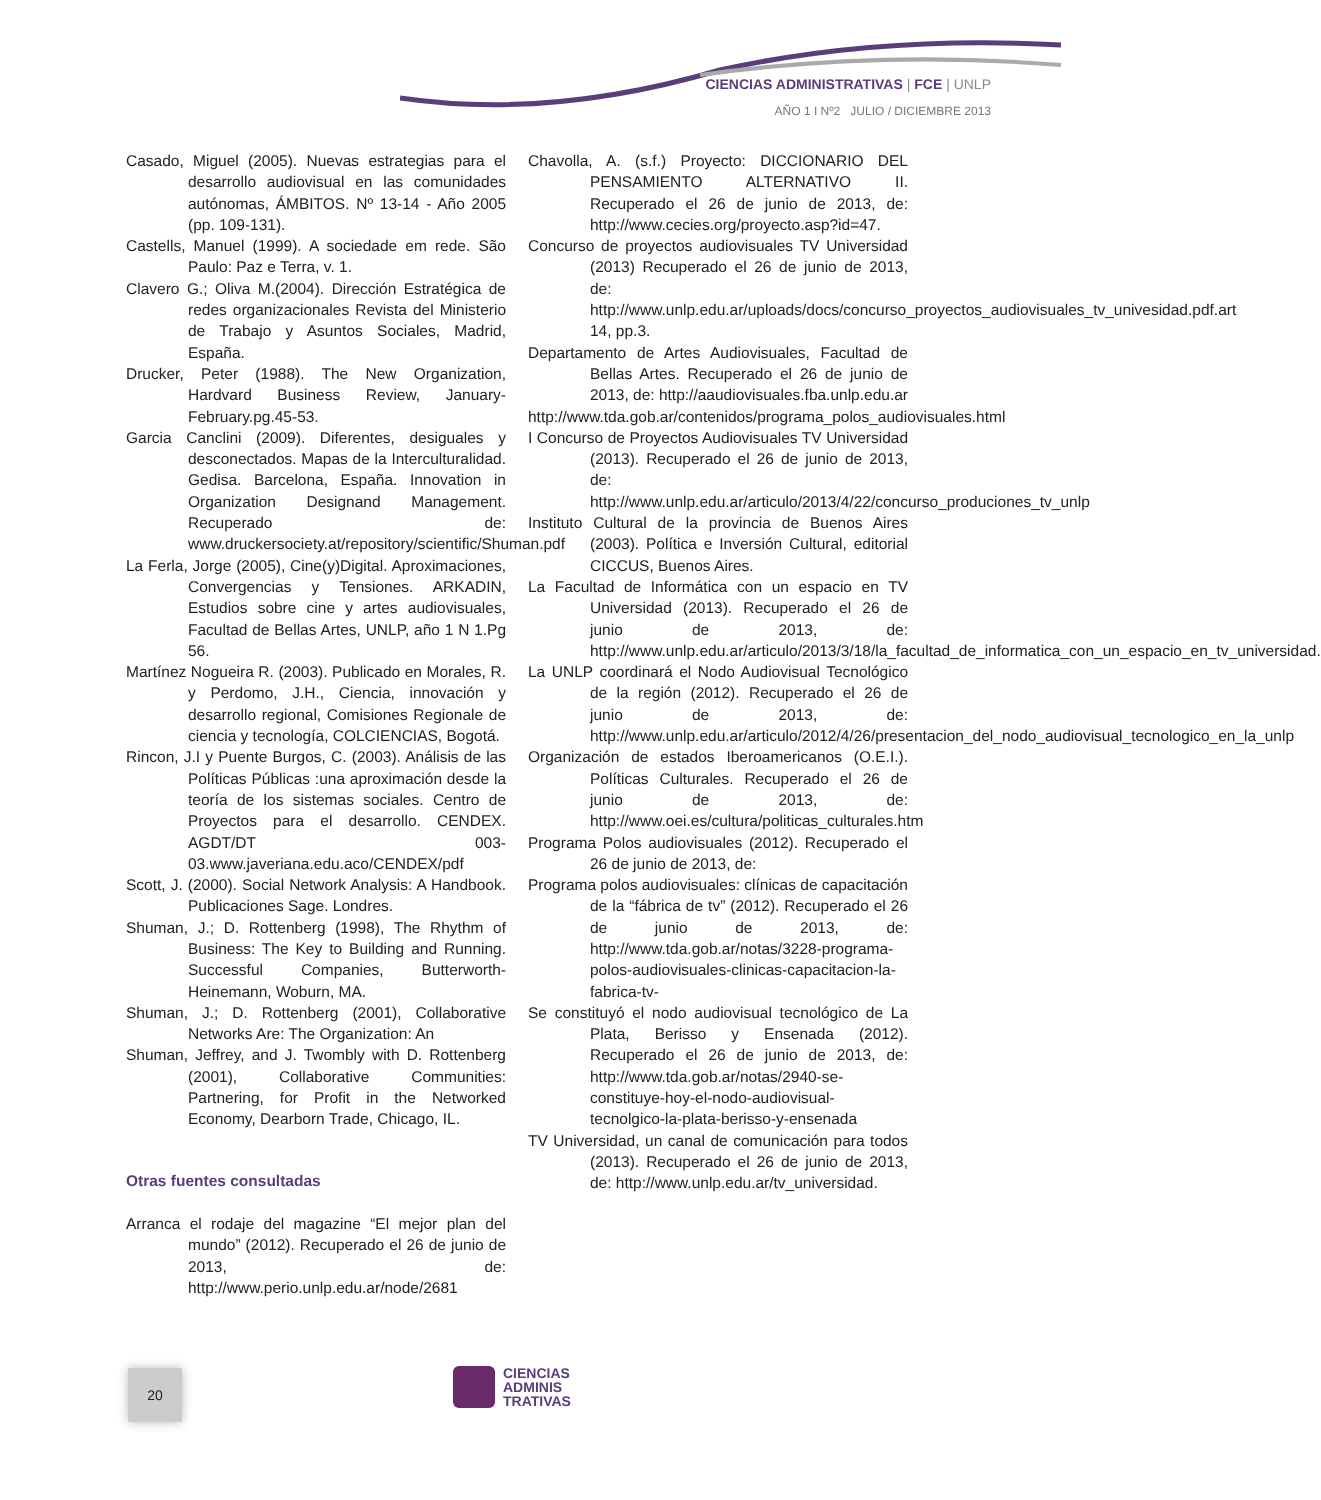CIENCIAS ADMINISTRATIVAS | FCE | UNLP
AÑO 1 I Nº2 JULIO / DICIEMBRE 2013
Casado, Miguel (2005). Nuevas estrategias para el desarrollo audiovisual en las comunidades autónomas, ÁMBITOS. Nº 13-14 - Año 2005 (pp. 109-131).
Castells, Manuel (1999). A sociedade em rede. São Paulo: Paz e Terra, v. 1.
Clavero G.; Oliva M.(2004). Dirección Estratégica de redes organizacionales Revista del Ministerio de Trabajo y Asuntos Sociales, Madrid, España.
Drucker, Peter (1988). The New Organization, Hardvard Business Review, January-February.pg.45-53.
Garcia Canclini (2009). Diferentes, desiguales y desconectados. Mapas de la Interculturalidad. Gedisa. Barcelona, España. Innovation in Organization Designand Management. Recuperado de: www.druckersociety.at/repository/scientific/Shuman.pdf
La Ferla, Jorge (2005), Cine(y)Digital. Aproximaciones, Convergencias y Tensiones. ARKADIN, Estudios sobre cine y artes audiovisuales, Facultad de Bellas Artes, UNLP, año 1 N 1.Pg 56.
Martínez Nogueira R. (2003). Publicado en Morales, R. y Perdomo, J.H., Ciencia, innovación y desarrollo regional, Comisiones Regionale de ciencia y tecnología, COLCIENCIAS, Bogotá.
Rincon, J.I y Puente Burgos, C. (2003). Análisis de las Políticas Públicas :una aproximación desde la teoría de los sistemas sociales. Centro de Proyectos para el desarrollo. CENDEX. AGDT/DT 003-03.www.javeriana.edu.aco/CENDEX/pdf
Scott, J. (2000). Social Network Analysis: A Handbook. Publicaciones Sage. Londres.
Shuman, J.; D. Rottenberg (1998), The Rhythm of Business: The Key to Building and Running. Successful Companies, Butterworth-Heinemann, Woburn, MA.
Shuman, J.; D. Rottenberg (2001), Collaborative Networks Are: The Organization: An
Shuman, Jeffrey, and J. Twombly with D. Rottenberg (2001), Collaborative Communities: Partnering, for Profit in the Networked Economy, Dearborn Trade, Chicago, IL.
Otras fuentes consultadas
Arranca el rodaje del magazine “El mejor plan del mundo” (2012). Recuperado el 26 de junio de 2013, de: http://www.perio.unlp.edu.ar/node/2681
Chavolla, A. (s.f.) Proyecto: DICCIONARIO DEL PENSAMIENTO ALTERNATIVO II. Recuperado el 26 de junio de 2013, de: http://www.cecies.org/proyecto.asp?id=47.
Concurso de proyectos audiovisuales TV Universidad (2013) Recuperado el 26 de junio de 2013, de: http://www.unlp.edu.ar/uploads/docs/concurso_proyectos_audiovisuales_tv_univesidad.pdf.art 14, pp.3.
Departamento de Artes Audiovisuales, Facultad de Bellas Artes. Recuperado el 26 de junio de 2013, de: http://aaudiovisuales.fba.unlp.edu.ar
http://www.tda.gob.ar/contenidos/programa_polos_audiovisuales.html
I Concurso de Proyectos Audiovisuales TV Universidad (2013). Recuperado el 26 de junio de 2013, de: http://www.unlp.edu.ar/articulo/2013/4/22/concurso_produciones_tv_unlp
Instituto Cultural de la provincia de Buenos Aires (2003). Política e Inversión Cultural, editorial CICCUS, Buenos Aires.
La Facultad de Informática con un espacio en TV Universidad (2013). Recuperado el 26 de junio de 2013, de: http://www.unlp.edu.ar/articulo/2013/3/18/la_facultad_de_informatica_con_un_espacio_en_tv_universidad.
La UNLP coordinará el Nodo Audiovisual Tecnológico de la región (2012). Recuperado el 26 de junio de 2013, de: http://www.unlp.edu.ar/articulo/2012/4/26/presentacion_del_nodo_audiovisual_tecnologico_en_la_unlp
Organización de estados Iberoamericanos (O.E.I.). Políticas Culturales. Recuperado el 26 de junio de 2013, de: http://www.oei.es/cultura/politicas_culturales.htm
Programa Polos audiovisuales (2012). Recuperado el 26 de junio de 2013, de:
Programa polos audiovisuales: clínicas de capacitación de la “fábrica de tv” (2012). Recuperado el 26 de junio de 2013, de: http://www.tda.gob.ar/notas/3228-programa-polos-audiovisuales-clinicas-capacitacion-la-fabrica-tv-
Se constituyó el nodo audiovisual tecnológico de La Plata, Berisso y Ensenada (2012). Recuperado el 26 de junio de 2013, de: http://www.tda.gob.ar/notas/2940-se-constituye-hoy-el-nodo-audiovisual-tecnolgico-la-plata-berisso-y-ensenada
TV Universidad, un canal de comunicación para todos (2013). Recuperado el 26 de junio de 2013, de: http://www.unlp.edu.ar/tv_universidad.
20
CIENCIAS
ADMINIS
TRATIVAS